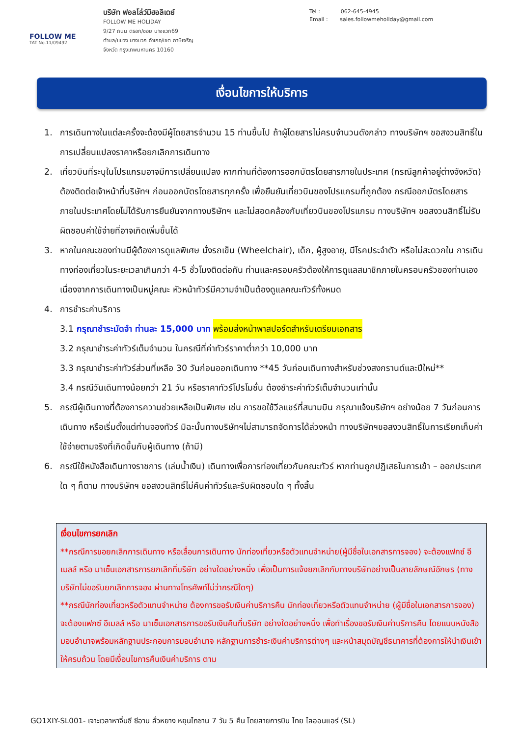FOLLOW ME
TAT No.11/09492
บริษัท ฟอลโล่ว์มีฮอลิเดย์
FOLLOW ME HOLIDAY
9/27 ถนน ตรอก/ซอย บางแวก69
ตำบล/แขวง บางแวก อำเภอ/เขต ภาษีเจริญ
จังหวัด กรุงเทพมหานคร 10160
Tel : 062-645-4945
Email : sales.followmeholiday@gmail.com
เงื่อนไขการให้บริการ
1. การเดินทางในแต่ละครั้งจะต้องมีผู้โดยสารจำนวน 15 ท่านขึ้นไป ถ้าผู้โดยสารไม่ครบจำนวนดังกล่าว ทางบริษัทฯ ขอสงวนสิทธิ์ในการเปลี่ยนแปลงราคาหรือยกเลิกการเดินทาง
2. เที่ยวบินที่ระบุในโปรแกรมอาจมีการเปลี่ยนแปลง หากท่านที่ต้องการออกบัตรโดยสารภายในประเทศ (กรณีลูกค้าอยู่ต่างจังหวัด) ต้องติดต่อเจ้าหน้าที่บริษัทฯ ก่อนออกบัตรโดยสารทุกครั้ง เพื่อยืนยันเที่ยวบินของโปรแกรมที่ถูกต้อง กรณีออกบัตรโดยสารภายในประเทศโดยไม่ได้รับการยืนยันจากทางบริษัทฯ และไม่สอดคล้องกับเที่ยวบินของโปรแกรม ทางบริษัทฯ ขอสงวนสิทธิ์ไม่รับผิดชอบค่าใช้จ่ายที่อาจเกิดเพิ่มขึ้นได้
3. หากในคณะของท่านมีผู้ต้องการดูแลพิเศษ นั่งรถเข็น (Wheelchair), เด็ก, ผู้สูงอายุ, มีโรคประจำตัว หรือไม่สะดวกใน การเดินทางท่องเที่ยวในระยะเวลาเกินกว่า 4-5 ชั่วโมงติดต่อกัน ท่านและครอบครัวต้องให้การดูแลสมาชิกภายในครอบครัวของท่านเอง เนื่องจากการเดินทางเป็นหมู่คณะ หัวหน้าทัวร์มีความจำเป็นต้องดูแลคณะทัวร์ทั้งหมด
4. การชำระค่าบริการ
3.1 กรุณาชำระมัดจำ ท่านละ 15,000 บาท พร้อมส่งหน้าพาสปอร์ตสำหรับเตรียมเอกสาร
3.2 กรุณาชำระค่าทัวร์เต็มจำนวน ในกรณีที่ค่าทัวร์ราคาต่ำกว่า 10,000 บาท
3.3 กรุณาชำระค่าทัวร์ส่วนที่เหลือ 30 วันก่อนออกเดินทาง **45 วันก่อนเดินทางสำหรับช่วงสงกรานต์และปีใหม่**
3.4 กรณีวันเดินทางน้อยกว่า 21 วัน หรือราคาทัวร์โปรโมชั่น ต้องชำระค่าทัวร์เต็มจำนวนเท่านั้น
5. กรณีผู้เดินทางที่ต้องการความช่วยเหลือเป็นพิเศษ เช่น การขอใช้วีลแชร์ที่สนามบิน กรุณาแจ้งบริษัทฯ อย่างน้อย 7 วันก่อนการเดินทาง หรือเริ่มตั้งแต่ท่านจองทัวร์ มิฉะนั้นทางบริษัทฯไม่สามารถจัดการได้ล่วงหน้า ทางบริษัทฯขอสงวนสิทธิ์ในการเรียกเก็บค่าใช้จ่ายตามจริงที่เกิดขึ้นกับผู้เดินทาง (ถ้ามี)
6. กรณีใช้หนังสือเดินทางราชการ (เล่มน้ำเงิน) เดินทางเพื่อการท่องเที่ยวกับคณะทัวร์ หากท่านถูกปฏิเสธในการเข้า – ออกประเทศใด ๆ ก็ตาม ทางบริษัทฯ ขอสงวนสิทธิ์ไม่คืนค่าทัวร์และรับผิดชอบใด ๆ ทั้งสิ้น
เงื่อนไขการยกเลิก
**กรณีการขอยกเลิกการเดินทาง หรือเลื่อนการเดินทาง นักท่องเที่ยวหรือตัวแทนจำหน่าย(ผู้มีชื่อในเอกสารการจอง) จะต้องแฟกซ์ อีเมลล์ หรือ มาเซ็นเอกสารการยกเลิกที่บริษัท อย่างใดอย่างหนึ่ง เพื่อเป็นการแจ้งยกเลิกกับทางบริษัทอย่างเป็นลายลักษณ์อักษร (ทางบริษัทไม่ขอรับยกเลิกการจอง ผ่านทางโทรศัพท์ไม่ว่ากรณีใดๆ)
**กรณีนักท่องเที่ยวหรือตัวแทนจำหน่าย ต้องการขอรับเงินค่าบริการคืน นักท่องเที่ยวหรือตัวแทนจำหน่าย (ผู้มีชื่อในเอกสารการจอง) จะต้องแฟกซ์ อีเมลล์ หรือ มาเซ็นเอกสารการขอรับเงินคืนที่บริษัท อย่างใดอย่างหนึ่ง เพื่อทำเรื่องขอรับเงินค่าบริการคืน โดยแนบหนังสือมอบอำนาจพร้อมหลักฐานประกอบการมอบอำนาจ หลักฐานการชำระเงินค่าบริการต่างๆ และหน้าสมุดบัญชีธนาคารที่ต้องการให้นำเงินเข้าให้ครบถ้วน โดยมีเงื่อนไขการคืนเงินค่าบริการ ตาม
GO1XIY-SL001- เจาะเวลาหาจิ๋นซี ซีอาน ลั่วหยาง หยุนไถซาน 7 วัน 5 คืน โดยสายการบิน ไทย ไลออนแอร์ (SL)